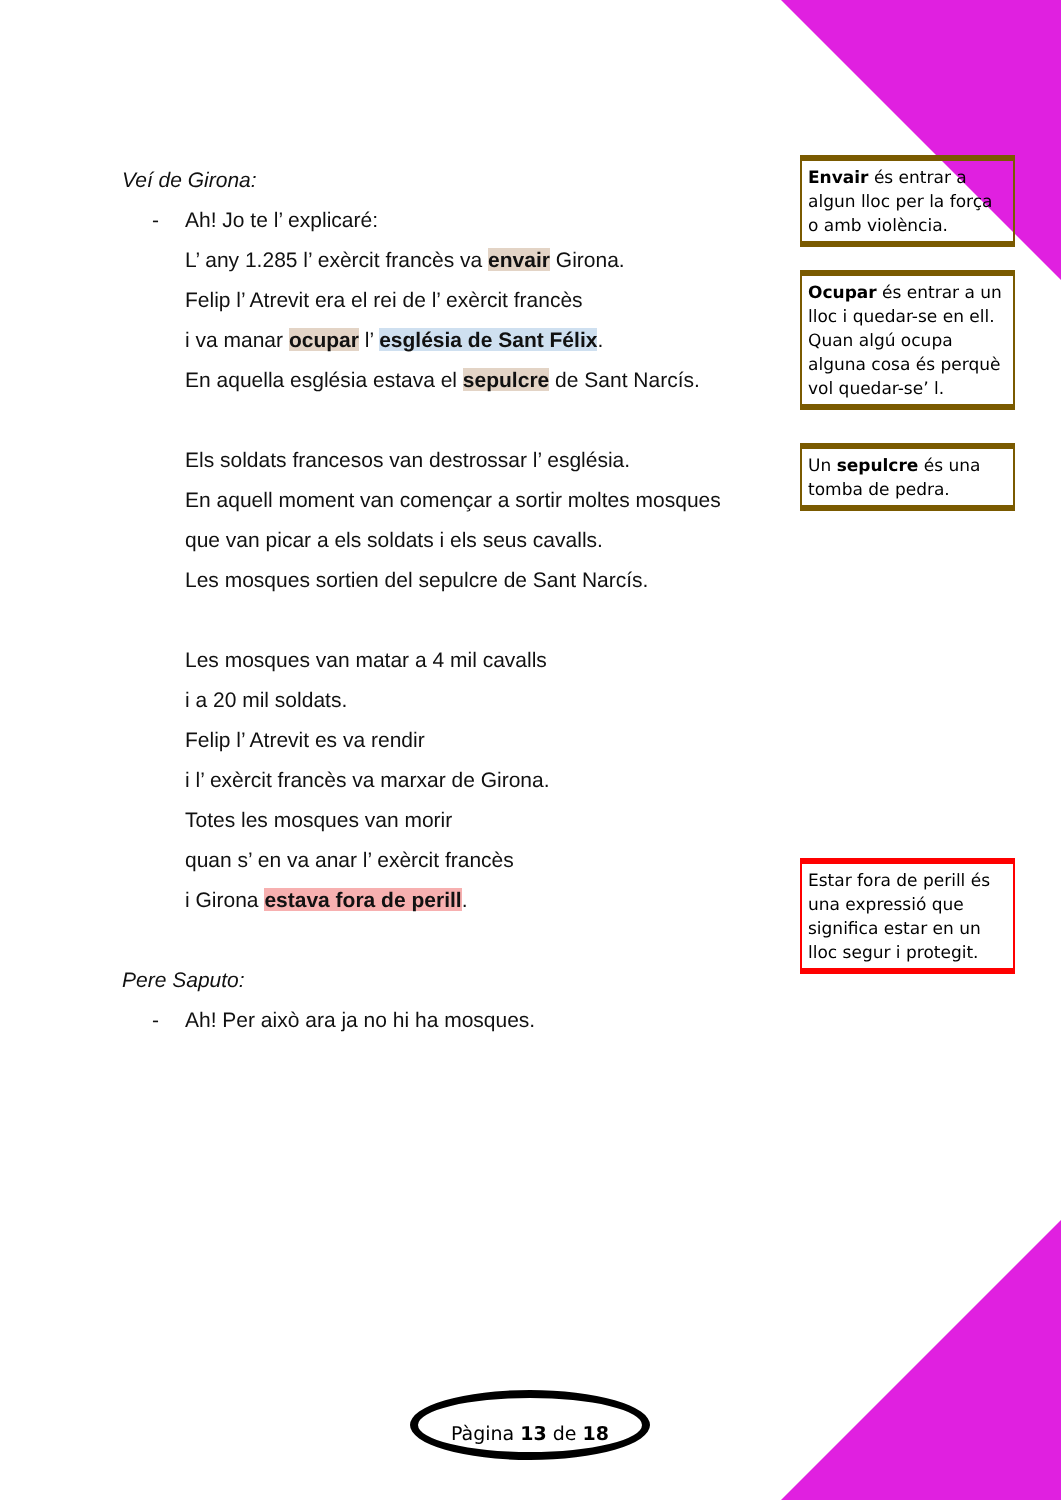Veí de Girona:
- Ah! Jo te l’ explicaré:
L’ any 1.285 l’ exèrcit francès va envair Girona.
Felip l’ Atrevit era el rei de l’ exèrcit francès
i va manar ocupar l’ església de Sant Félix.
En aquella església estava el sepulcre de Sant Narcís.
Els soldats francesos van destrossar l’ església.
En aquell moment van començar a sortir moltes mosques
que van picar a els soldats i els seus cavalls.
Les mosques sortien del sepulcre de Sant Narcís.
Les mosques van matar a 4 mil cavalls
i a 20 mil soldats.
Felip l’ Atrevit es va rendir
i l’ exèrcit francès va marxar de Girona.
Totes les mosques van morir
quan s’ en va anar l’ exèrcit francès
i Girona estava fora de perill.
Pere Saputo:
- Ah! Per això ara ja no hi ha mosques.
Envair és entrar a algun lloc per la força o amb violència.
Ocupar és entrar a un lloc i quedar-se en ell. Quan algú ocupa alguna cosa és perquè vol quedar-se’ l.
Un sepulcre és una tomba de pedra.
Estar fora de perill és una expressió que significa estar en un lloc segur i protegit.
Pàgina 13 de 18